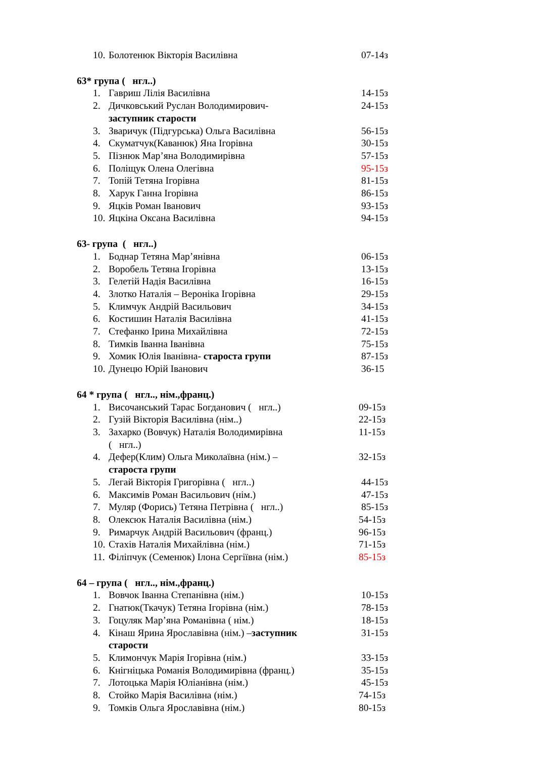10. Болотенюк Вікторія Василівна 07-14з
63* група ( нгл..)
1. Гавриш Лілія Василівна 14-15з
2. Дичковський Руслан Володимирович-
заступник старости 24-15з
3. Зваричук (Підгурська) Ольга Василівна 56-15з
4. Скуматчук(Каванюк) Яна Ігорівна 30-15з
5. Пізнюк Мар’яна Володимирівна 57-15з
6. Поліщук Олена Олегівна 95-15з
7. Топій Тетяна Ігорівна 81-15з
8. Харук Ганна Ігорівна 86-15з
9. Яцків Роман Іванович 93-15з
10. Яцкіна Оксана Василівна 94-15з
63- група ( нгл..)
1. Боднар Тетяна Мар’янівна 06-15з
2. Воробель Тетяна Ігорівна 13-15з
3. Гелетій Надія Василівна 16-15з
4. Злотко Наталія – Вероніка Ігорівна 29-15з
5. Климчук Андрій Васильович 34-15з
6. Костишин Наталія Василівна 41-15з
7. Стефанко Ірина Михайлівна 72-15з
8. Тимків Іванна Іванівна 75-15з
9. Хомик Юлія Іванівна- староста групи 87-15з
10. Дунецю Юрій Іванович 36-15
64 * група ( нгл.., нім.,франц.)
1. Височанський Тарас Богданович ( нгл..) 09-15з
2. Гузій Вікторія Василівна (нім..) 22-15з
3. Захарко (Вовчук) Наталія Володимирівна
( нгл..) 11-15з
4. Дефер(Клим) Ольга Миколаївна (нім.) –
староста групи 32-15з
5. Легай Вікторія Григорівна ( нгл..) 44-15з
6. Максимів Роман Васильович (нім.) 47-15з
7. Муляр (Форись) Тетяна Петрівна ( нгл..) 85-15з
8. Олексюк Наталія Василівна (нім.) 54-15з
9. Римарчук Андрій Васильович (франц.) 96-15з
10. Стахів Наталія Михайлівна (нім.) 71-15з
11. Філіпчук (Семенюк) Ілона Сергіївна (нім.) 85-15з
64 – група ( нгл.., нім.,франц.)
1. Вовчок Іванна Степанівна (нім.) 10-15з
2. Гнатюк(Ткачук) Тетяна Ігорівна (нім.) 78-15з
3. Гоцуляк Мар’яна Романівна ( нім.) 18-15з
4. Кінаш Ярина Ярославівна (нім.) –заступник
старости 31-15з
5. Климончук Марія Ігорівна (нім.) 33-15з
6. Кнігніцька Романія Володимирівна (франц.) 35-15з
7. Лотоцька Марія Юліанівна (нім.) 45-15з
8. Стойко Марія Василівна (нім.) 74-15з
9. Томків Ольга Ярославівна (нім.) 80-15з